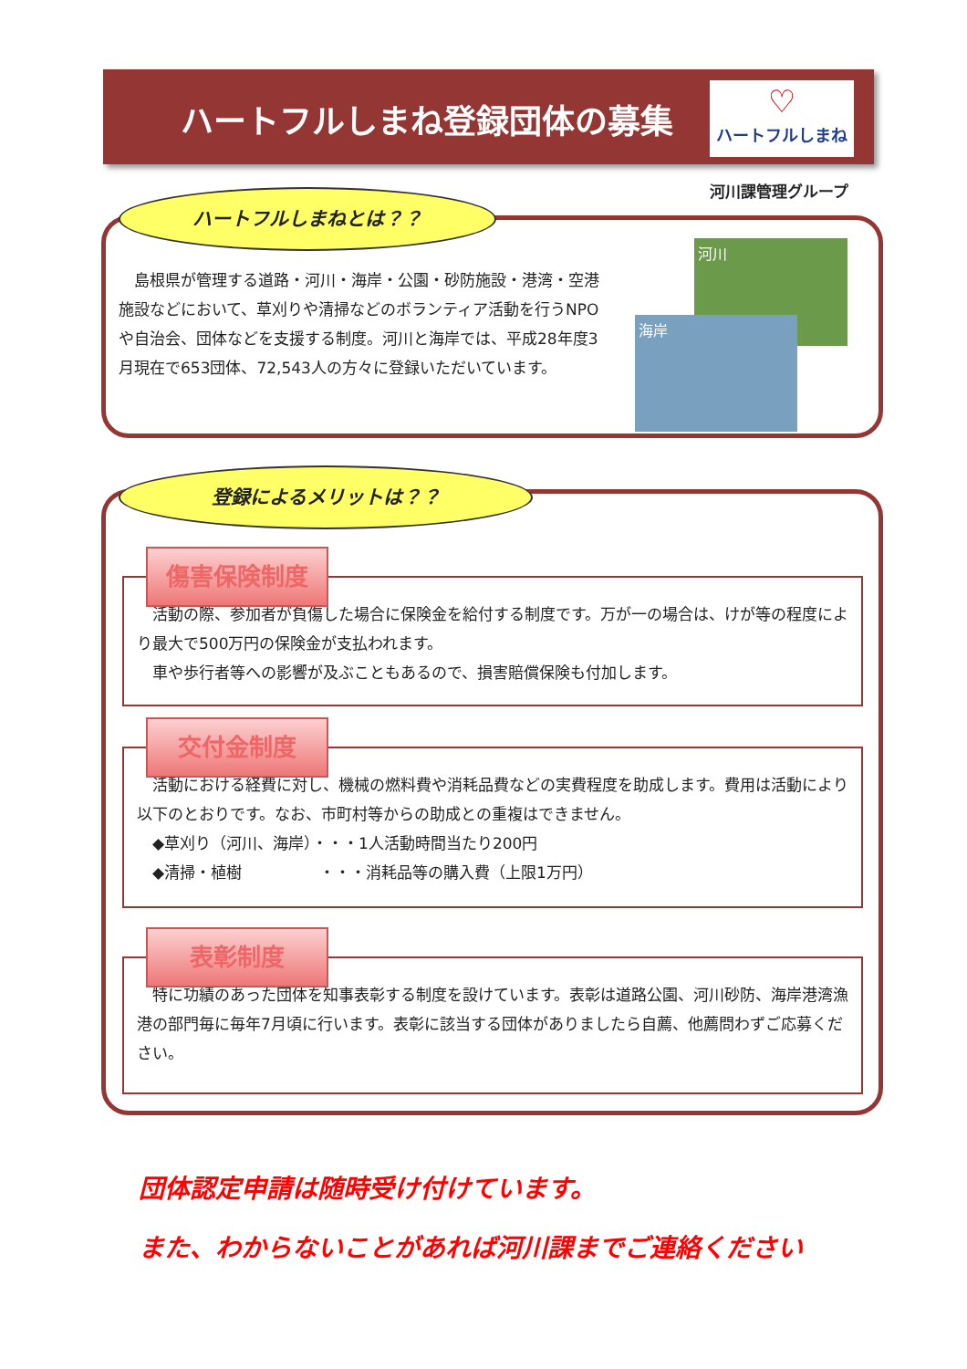ハートフルしまね登録団体の募集
♡
ハートフルしまね
河川課管理グループ
　島根県が管理する道路・河川・海岸・公園・砂防施設・港湾・空港施設などにおいて、草刈りや清掃などのボランティア活動を行うNPOや自治会、団体などを支援する制度。河川と海岸では、平成28年度3月現在で653団体、72,543人の方々に登録いただいています。
河川
海岸
ハートフルしまねとは？？
傷害保険制度
　活動の際、参加者が負傷した場合に保険金を給付する制度です。万が一の場合は、けが等の程度により最大で500万円の保険金が支払われます。
　車や歩行者等への影響が及ぶこともあるので、損害賠償保険も付加します。
交付金制度
　活動における経費に対し、機械の燃料費や消耗品費などの実費程度を助成します。費用は活動により以下のとおりです。なお、市町村等からの助成との重複はできません。
　◆草刈り（河川、海岸）・・・1人活動時間当たり200円
　◆清掃・植樹　　　　　・・・消耗品等の購入費（上限1万円）
表彰制度
　特に功績のあった団体を知事表彰する制度を設けています。表彰は道路公園、河川砂防、海岸港湾漁港の部門毎に毎年7月頃に行います。表彰に該当する団体がありましたら自薦、他薦問わずご応募ください。
登録によるメリットは？？
団体認定申請は随時受け付けています。
また、わからないことがあれば河川課までご連絡ください